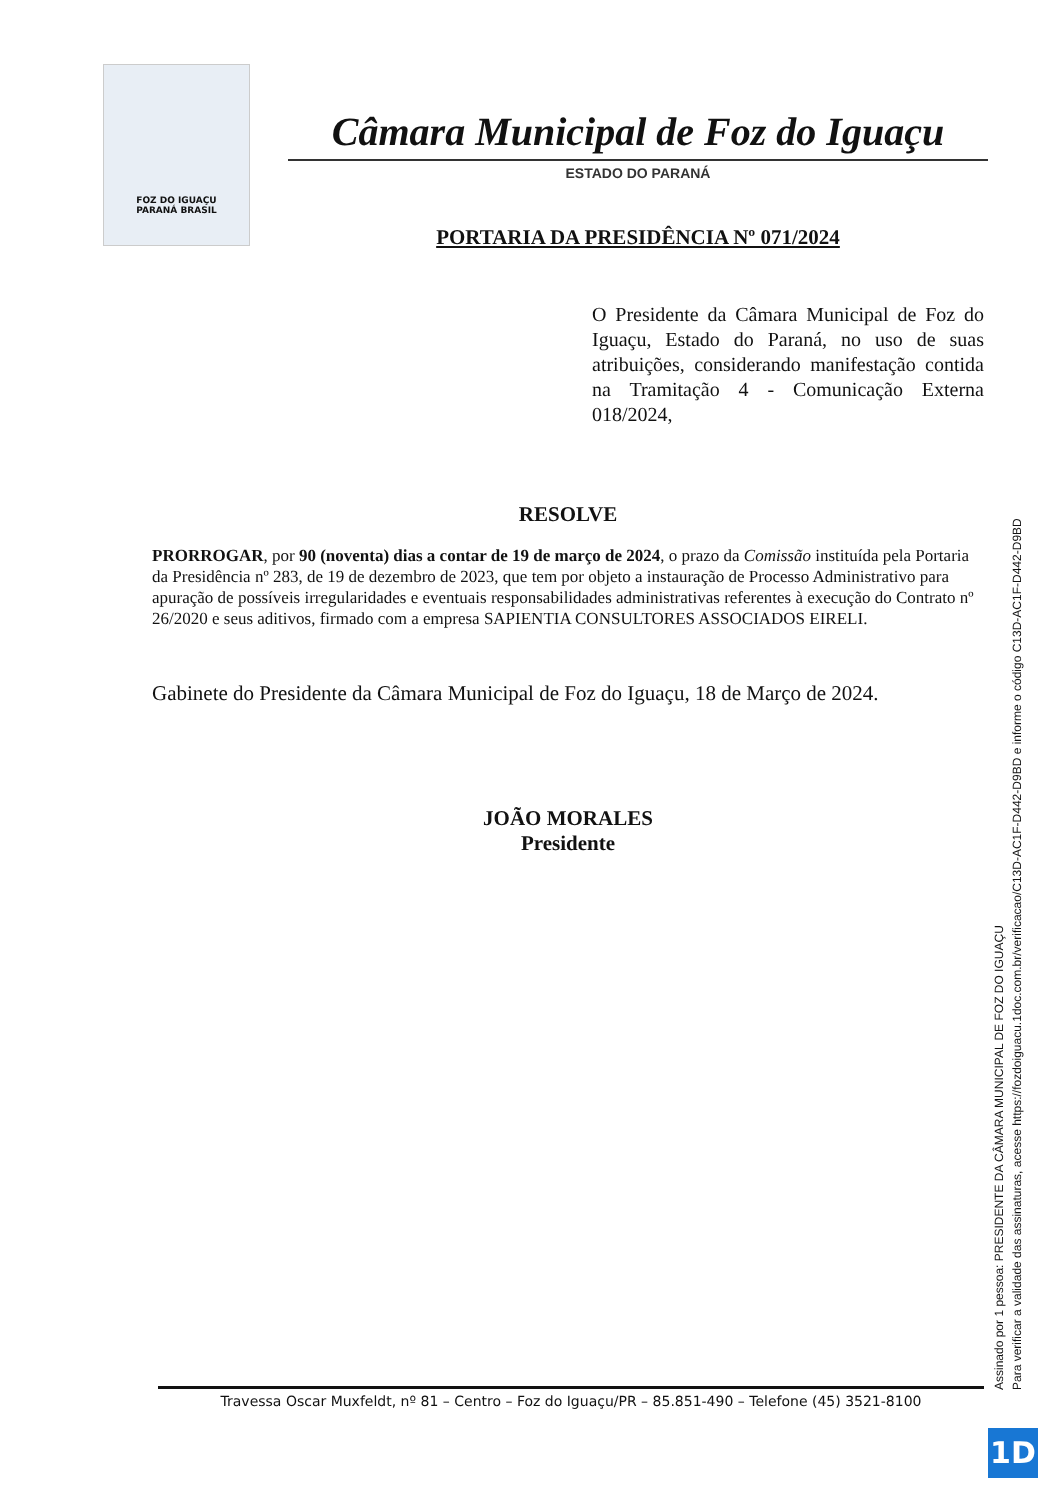FOZ DO IGUAÇU
PARANÁ BRASIL
Câmara Municipal de Foz do Iguaçu
ESTADO DO PARANÁ
PORTARIA DA PRESIDÊNCIA Nº 071/2024
O Presidente da Câmara Municipal de Foz do Iguaçu, Estado do Paraná, no uso de suas atribuições, considerando manifestação contida na Tramitação 4 - Comunicação Externa 018/2024,
RESOLVE
PRORROGAR, por 90 (noventa) dias a contar de 19 de março de 2024, o prazo da Comissão instituída pela Portaria da Presidência nº 283, de 19 de dezembro de 2023, que tem por objeto a instauração de Processo Administrativo para apuração de possíveis irregularidades e eventuais responsabilidades administrativas referentes à execução do Contrato nº 26/2020 e seus aditivos, firmado com a empresa SAPIENTIA CONSULTORES ASSOCIADOS EIRELI.
Gabinete do Presidente da Câmara Municipal de Foz do Iguaçu, 18 de Março de 2024.
JOÃO MORALES
Presidente
Travessa Oscar Muxfeldt, nº 81 – Centro – Foz do Iguaçu/PR – 85.851-490 – Telefone (45) 3521-8100
Assinado por 1 pessoa: PRESIDENTE DA CÂMARA MUNICIPAL DE FOZ DO IGUAÇU
Para verificar a validade das assinaturas, acesse https://fozdoiguacu.1doc.com.br/verificacao/C13D-AC1F-D442-D9BD e informe o código C13D-AC1F-D442-D9BD
1D